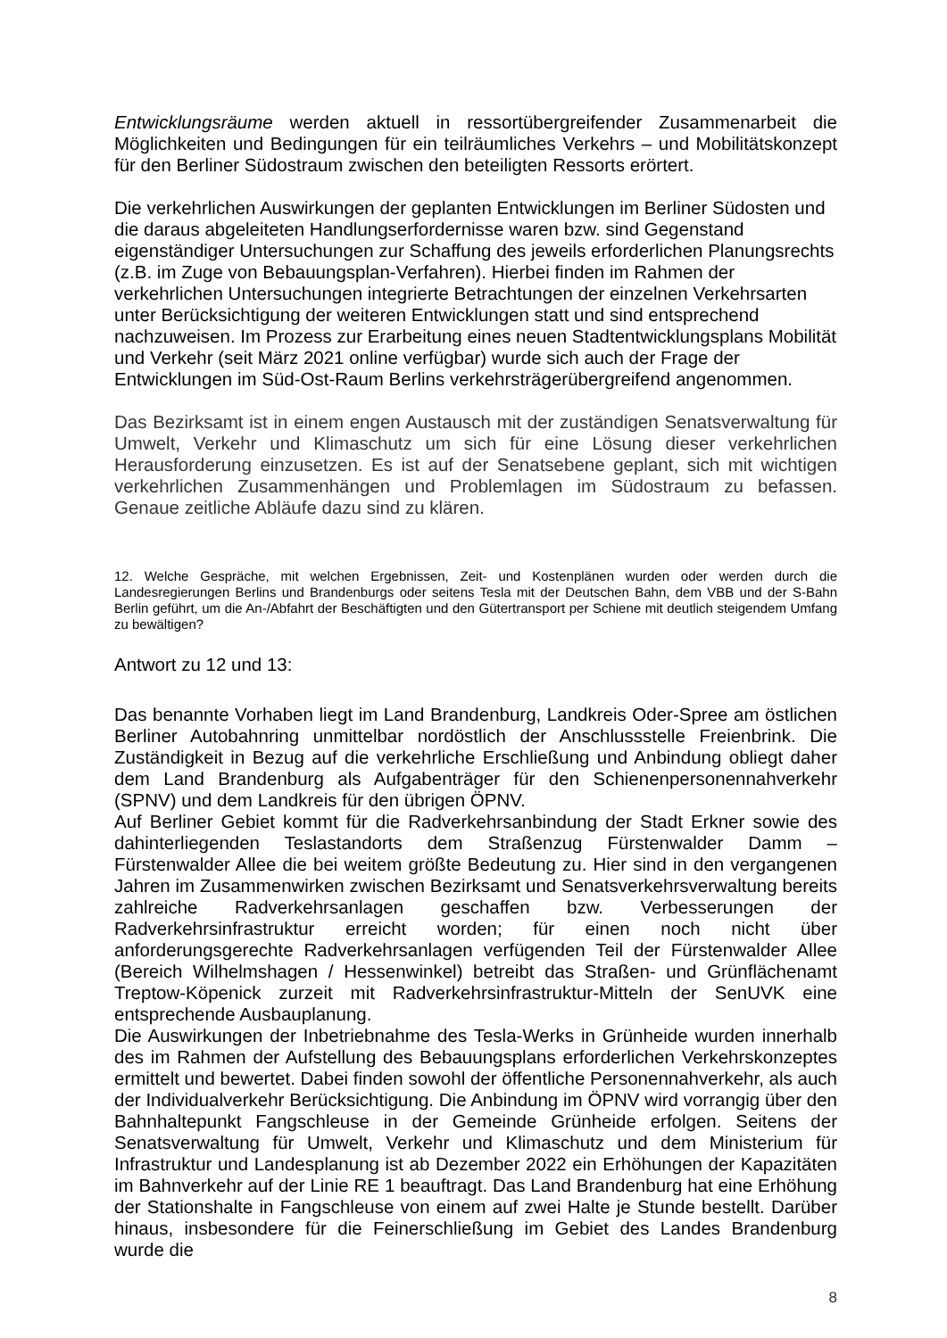Entwicklungsräume werden aktuell in ressortübergreifender Zusammenarbeit die Möglichkeiten und Bedingungen für ein teilräumliches Verkehrs – und Mobilitätskonzept für den Berliner Südostraum zwischen den beteiligten Ressorts erörtert.
Die verkehrlichen Auswirkungen der geplanten Entwicklungen im Berliner Südosten und die daraus abgeleiteten Handlungserfordernisse waren bzw. sind Gegenstand eigenständiger Untersuchungen zur Schaffung des jeweils erforderlichen Planungsrechts (z.B. im Zuge von Bebauungsplan-Verfahren). Hierbei finden im Rahmen der verkehrlichen Untersuchungen integrierte Betrachtungen der einzelnen Verkehrsarten unter Berücksichtigung der weiteren Entwicklungen statt und sind entsprechend nachzuweisen. Im Prozess zur Erarbeitung eines neuen Stadtentwicklungsplans Mobilität und Verkehr (seit März 2021 online verfügbar) wurde sich auch der Frage der Entwicklungen im Süd-Ost-Raum Berlins verkehrsträgerübergreifend angenommen.
Das Bezirksamt ist in einem engen Austausch mit der zuständigen Senatsverwaltung für Umwelt, Verkehr und Klimaschutz um sich für eine Lösung dieser verkehrlichen Herausforderung einzusetzen. Es ist auf der Senatsebene geplant, sich mit wichtigen verkehrlichen Zusammenhängen und Problemlagen im Südostraum zu befassen. Genaue zeitliche Abläufe dazu sind zu klären.
12. Welche Gespräche, mit welchen Ergebnissen, Zeit- und Kostenplänen wurden oder werden durch die Landesregierungen Berlins und Brandenburgs oder seitens Tesla mit der Deutschen Bahn, dem VBB und der S-Bahn Berlin geführt, um die An-/Abfahrt der Beschäftigten und den Gütertransport per Schiene mit deutlich steigendem Umfang zu bewältigen?
Antwort zu 12 und 13:
Das benannte Vorhaben liegt im Land Brandenburg, Landkreis Oder-Spree am östlichen Berliner Autobahnring unmittelbar nordöstlich der Anschlussstelle Freienbrink. Die Zuständigkeit in Bezug auf die verkehrliche Erschließung und Anbindung obliegt daher dem Land Brandenburg als Aufgabenträger für den Schienenpersonennahverkehr (SPNV) und dem Landkreis für den übrigen ÖPNV.
Auf Berliner Gebiet kommt für die Radverkehrsanbindung der Stadt Erkner sowie des dahinterliegenden Teslastandorts dem Straßenzug Fürstenwalder Damm – Fürstenwalder Allee die bei weitem größte Bedeutung zu. Hier sind in den vergangenen Jahren im Zusammenwirken zwischen Bezirksamt und Senatsverkehrsverwaltung bereits zahlreiche Radverkehrsanlagen geschaffen bzw. Verbesserungen der Radverkehrsinfrastruktur erreicht worden; für einen noch nicht über anforderungsgerechte Radverkehrsanlagen verfügenden Teil der Fürstenwalder Allee (Bereich Wilhelmshagen / Hessenwinkel) betreibt das Straßen- und Grünflächenamt Treptow-Köpenick zurzeit mit Radverkehrsinfrastruktur-Mitteln der SenUVK eine entsprechende Ausbauplanung.
Die Auswirkungen der Inbetriebnahme des Tesla-Werks in Grünheide wurden innerhalb des im Rahmen der Aufstellung des Bebauungsplans erforderlichen Verkehrskonzeptes ermittelt und bewertet. Dabei finden sowohl der öffentliche Personennahverkehr, als auch der Individualverkehr Berücksichtigung. Die Anbindung im ÖPNV wird vorrangig über den Bahnhaltepunkt Fangschleuse in der Gemeinde Grünheide erfolgen. Seitens der Senatsverwaltung für Umwelt, Verkehr und Klimaschutz und dem Ministerium für Infrastruktur und Landesplanung ist ab Dezember 2022 ein Erhöhungen der Kapazitäten im Bahnverkehr auf der Linie RE 1 beauftragt. Das Land Brandenburg hat eine Erhöhung der Stationshalte in Fangschleuse von einem auf zwei Halte je Stunde bestellt. Darüber hinaus, insbesondere für die Feinerschließung im Gebiet des Landes Brandenburg wurde die
8